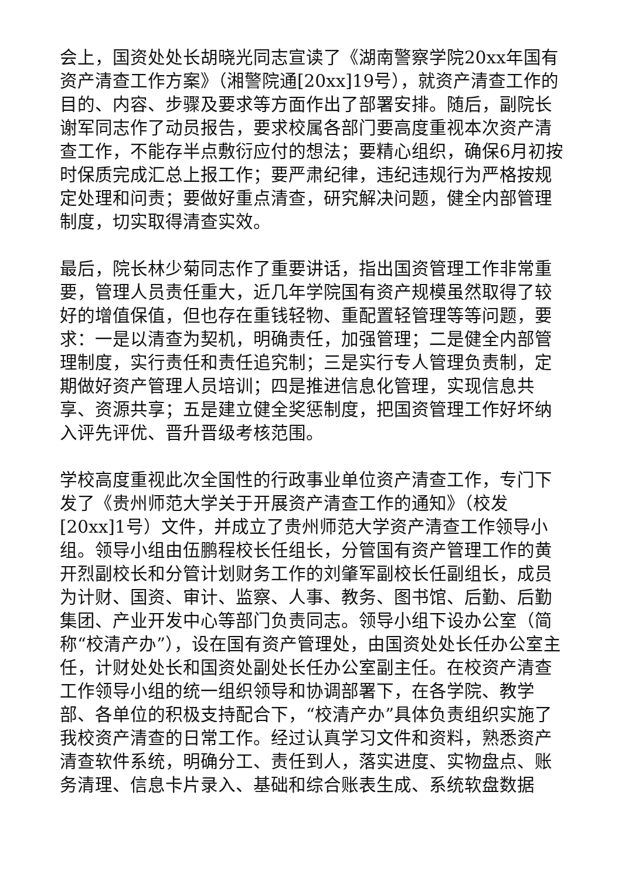会上，国资处处长胡晓光同志宣读了《湖南警察学院20xx年国有资产清查工作方案》（湘警院通[20xx]19号），就资产清查工作的目的、内容、步骤及要求等方面作出了部署安排。随后，副院长谢军同志作了动员报告，要求校属各部门要高度重视本次资产清查工作，不能存半点敷衍应付的想法；要精心组织，确保6月初按时保质完成汇总上报工作；要严肃纪律，违纪违规行为严格按规定处理和问责；要做好重点清查，研究解决问题，健全内部管理制度，切实取得清查实效。
最后，院长林少菊同志作了重要讲话，指出国资管理工作非常重要，管理人员责任重大，近几年学院国有资产规模虽然取得了较好的增值保值，但也存在重钱轻物、重配置轻管理等等问题，要求：一是以清查为契机，明确责任，加强管理；二是健全内部管理制度，实行责任和责任追究制；三是实行专人管理负责制，定期做好资产管理人员培训；四是推进信息化管理，实现信息共享、资源共享；五是建立健全奖惩制度，把国资管理工作好坏纳入评先评优、晋升晋级考核范围。
学校高度重视此次全国性的行政事业单位资产清查工作，专门下发了《贵州师范大学关于开展资产清查工作的通知》（校发[20xx]1号）文件，并成立了贵州师范大学资产清查工作领导小组。领导小组由伍鹏程校长任组长，分管国有资产管理工作的黄开烈副校长和分管计划财务工作的刘肇军副校长任副组长，成员为计财、国资、审计、监察、人事、教务、图书馆、后勤、后勤集团、产业开发中心等部门负责同志。领导小组下设办公室（简称“校清产办”），设在国有资产管理处，由国资处处长任办公室主任，计财处处长和国资处副处长任办公室副主任。在校资产清查工作领导小组的统一组织领导和协调部署下，在各学院、教学部、各单位的积极支持配合下，“校清产办”具体负责组织实施了我校资产清查的日常工作。经过认真学习文件和资料，熟悉资产清查软件系统，明确分工、责任到人，落实进度、实物盘点、账务清理、信息卡片录入、基础和综合账表生成、系统软盘数据